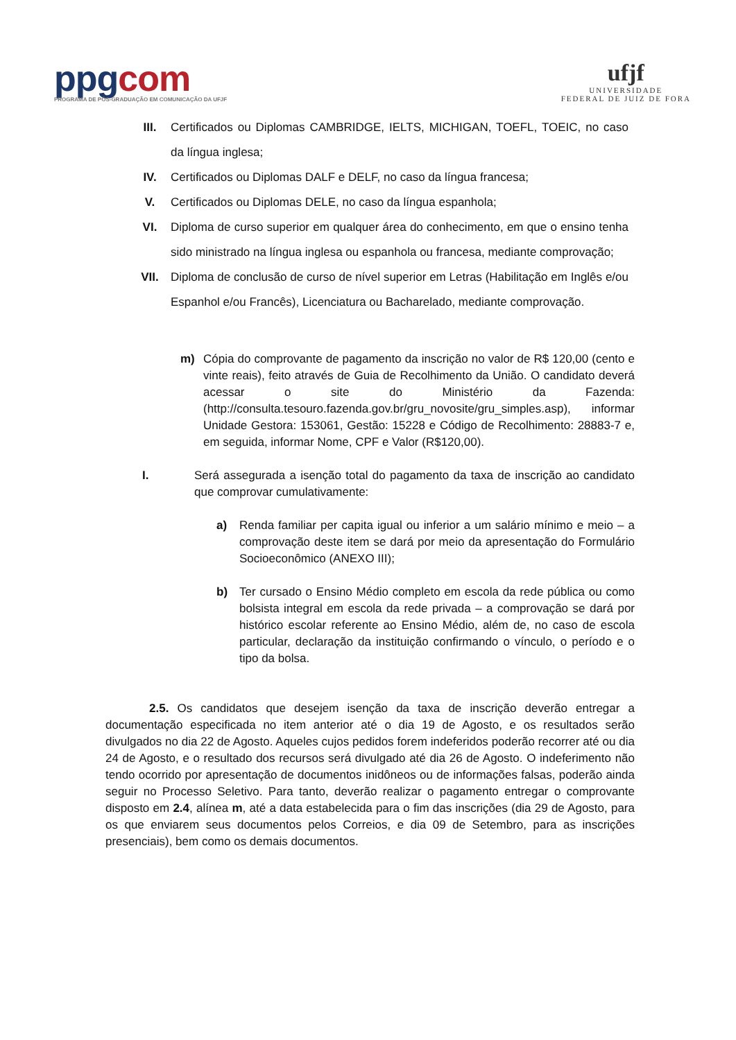ppgcom
PROGRAMA DE PÓS-GRADUAÇÃO EM COMUNICAÇÃO DA UFJF
ufjf
UNIVERSIDADE
FEDERAL DE JUIZ DE FORA
III. Certificados ou Diplomas CAMBRIDGE, IELTS, MICHIGAN, TOEFL, TOEIC, no caso da língua inglesa;
IV. Certificados ou Diplomas DALF e DELF, no caso da língua francesa;
V. Certificados ou Diplomas DELE, no caso da língua espanhola;
VI. Diploma de curso superior em qualquer área do conhecimento, em que o ensino tenha sido ministrado na língua inglesa ou espanhola ou francesa, mediante comprovação;
VII. Diploma de conclusão de curso de nível superior em Letras (Habilitação em Inglês e/ou Espanhol e/ou Francês), Licenciatura ou Bacharelado, mediante comprovação.
m) Cópia do comprovante de pagamento da inscrição no valor de R$ 120,00 (cento e vinte reais), feito através de Guia de Recolhimento da União. O candidato deverá acessar o site do Ministério da Fazenda: (http://consulta.tesouro.fazenda.gov.br/gru_novosite/gru_simples.asp), informar Unidade Gestora: 153061, Gestão: 15228 e Código de Recolhimento: 28883-7 e, em seguida, informar Nome, CPF e Valor (R$120,00).
I. Será assegurada a isenção total do pagamento da taxa de inscrição ao candidato que comprovar cumulativamente:
a) Renda familiar per capita igual ou inferior a um salário mínimo e meio – a comprovação deste item se dará por meio da apresentação do Formulário Socioeconômico (ANEXO III);
b) Ter cursado o Ensino Médio completo em escola da rede pública ou como bolsista integral em escola da rede privada – a comprovação se dará por histórico escolar referente ao Ensino Médio, além de, no caso de escola particular, declaração da instituição confirmando o vínculo, o período e o tipo da bolsa.
2.5. Os candidatos que desejem isenção da taxa de inscrição deverão entregar a documentação especificada no item anterior até o dia 19 de Agosto, e os resultados serão divulgados no dia 22 de Agosto. Aqueles cujos pedidos forem indeferidos poderão recorrer até ou dia 24 de Agosto, e o resultado dos recursos será divulgado até dia 26 de Agosto. O indeferimento não tendo ocorrido por apresentação de documentos inidôneos ou de informações falsas, poderão ainda seguir no Processo Seletivo. Para tanto, deverão realizar o pagamento entregar o comprovante disposto em 2.4, alínea m, até a data estabelecida para o fim das inscrições (dia 29 de Agosto, para os que enviarem seus documentos pelos Correios, e dia 09 de Setembro, para as inscrições presenciais), bem como os demais documentos.